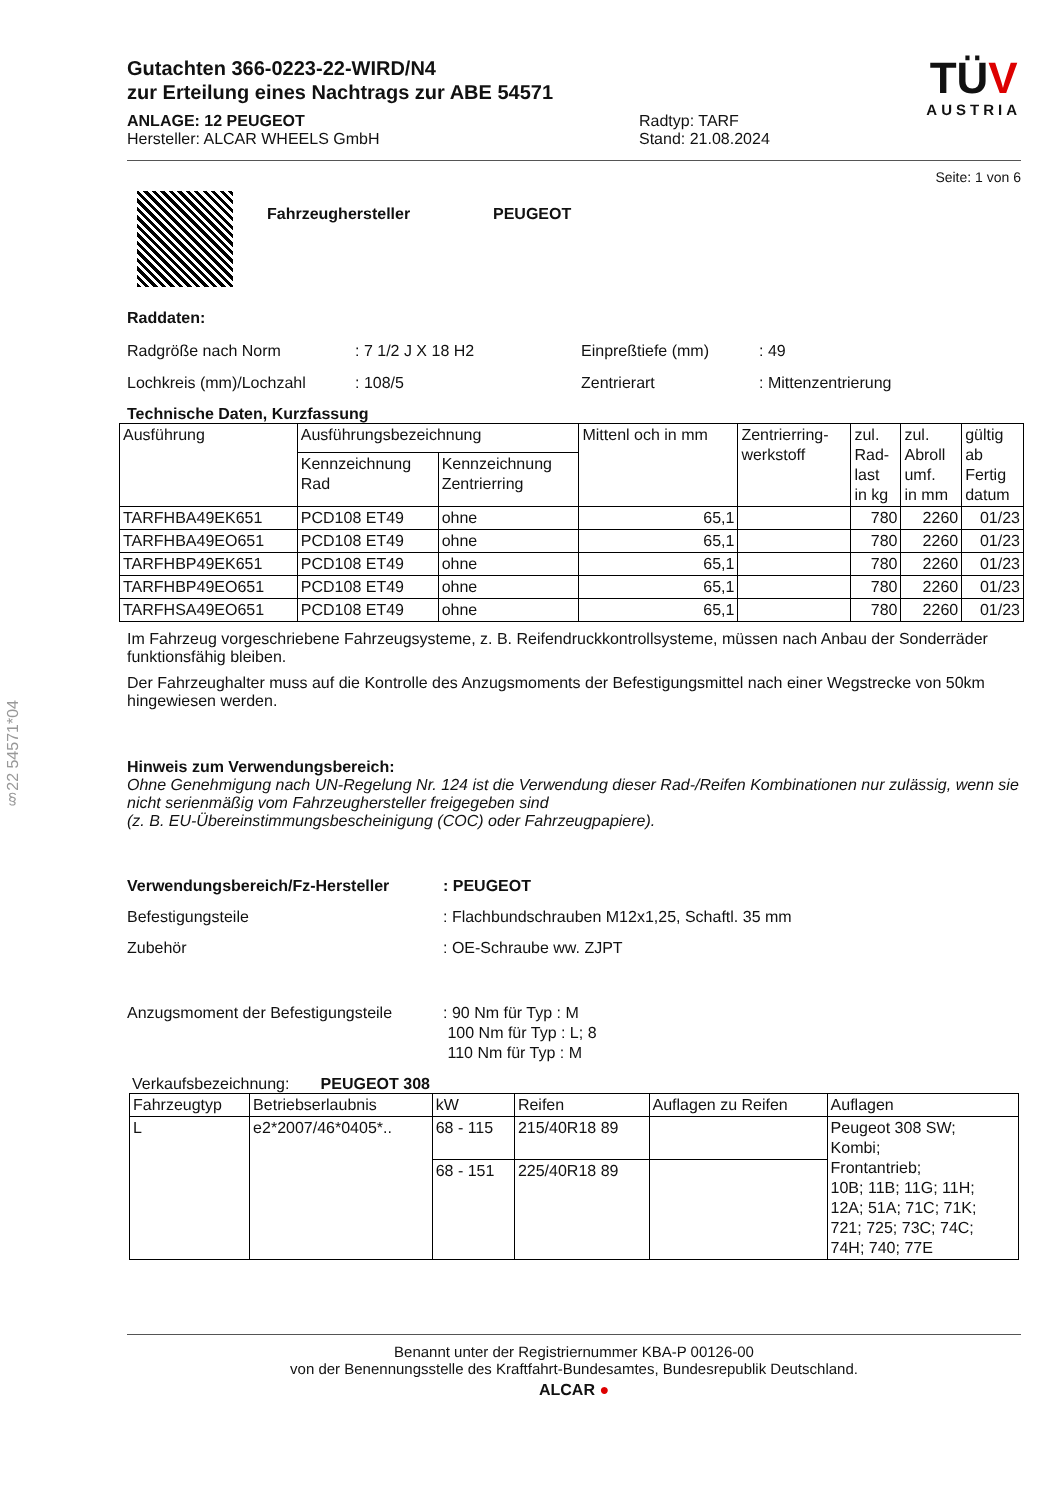§22 54571*04
Gutachten 366-0223-22-WIRD/N4
zur Erteilung eines Nachtrags zur ABE 54571
ANLAGE: 12 PEUGEOT
Hersteller: ALCAR WHEELS GmbH
Radtyp: TARF
Stand: 21.08.2024
TÜV
AUSTRIA
Seite: 1 von 6
Fahrzeughersteller PEUGEOT
Raddaten:
Radgröße nach Norm
Lochkreis (mm)/Lochzahl
: 7 1/2 J X 18 H2
: 108/5
Einpreßtiefe (mm)
Zentrierart
: 49
: Mittenzentrierung
Technische Daten, Kurzfassung
| Ausführung | Ausführungsbezeichnung | | Mittenl och in mm | Zentrierring- werkstoff | zul. Rad- last in kg | zul. Abroll umf. in mm | gültig ab Fertig datum |
| --- | --- | --- | --- | --- | --- | --- | --- |
| | Kennzeichnung Rad | Kennzeichnung Zentrierring | | | | | |
| TARFHBA49EK651 | PCD108 ET49 | ohne | 65,1 | | 780 | 2260 | 01/23 |
| TARFHBA49EO651 | PCD108 ET49 | ohne | 65,1 | | 780 | 2260 | 01/23 |
| TARFHBP49EK651 | PCD108 ET49 | ohne | 65,1 | | 780 | 2260 | 01/23 |
| TARFHBP49EO651 | PCD108 ET49 | ohne | 65,1 | | 780 | 2260 | 01/23 |
| TARFHSA49EO651 | PCD108 ET49 | ohne | 65,1 | | 780 | 2260 | 01/23 |
Im Fahrzeug vorgeschriebene Fahrzeugsysteme, z. B. Reifendruckkontrollsysteme, müssen nach Anbau der Sonderräder funktionsfähig bleiben.
Der Fahrzeughalter muss auf die Kontrolle des Anzugsmoments der Befestigungsmittel nach einer Wegstrecke von 50km hingewiesen werden.
Hinweis zum Verwendungsbereich:
Ohne Genehmigung nach UN-Regelung Nr. 124 ist die Verwendung dieser Rad-/Reifen Kombinationen nur zulässig, wenn sie nicht serienmäßig vom Fahrzeughersteller freigegeben sind
(z. B. EU-Übereinstimmungsbescheinigung (COC) oder Fahrzeugpapiere).
Verwendungsbereich/Fz-Hersteller
Befestigungsteile
Zubehör
: PEUGEOT
: Flachbundschrauben M12x1,25, Schaftl. 35 mm
: OE-Schraube ww. ZJPT
Anzugsmoment der Befestigungsteile
: 90 Nm für Typ : M
100 Nm für Typ : L; 8
110 Nm für Typ : M
Verkaufsbezeichnung: PEUGEOT 308
| Fahrzeugtyp | Betriebserlaubnis | kW | Reifen | Auflagen zu Reifen | Auflagen |
| --- | --- | --- | --- | --- | --- |
| L | e2*2007/46*0405*.. | 68 - 115 | 215/40R18 89 | | Peugeot 308 SW; Kombi; Frontantrieb; 10B; 11B; 11G; 11H; 12A; 51A; 71C; 71K; 721; 725; 73C; 74C; 74H; 740; 77E |
| | | 68 - 151 | 225/40R18 89 | | |
Benannt unter der Registriernummer KBA-P 00126-00
von der Benennungsstelle des Kraftfahrt-Bundesamtes, Bundesrepublik Deutschland.
ALCAR ●